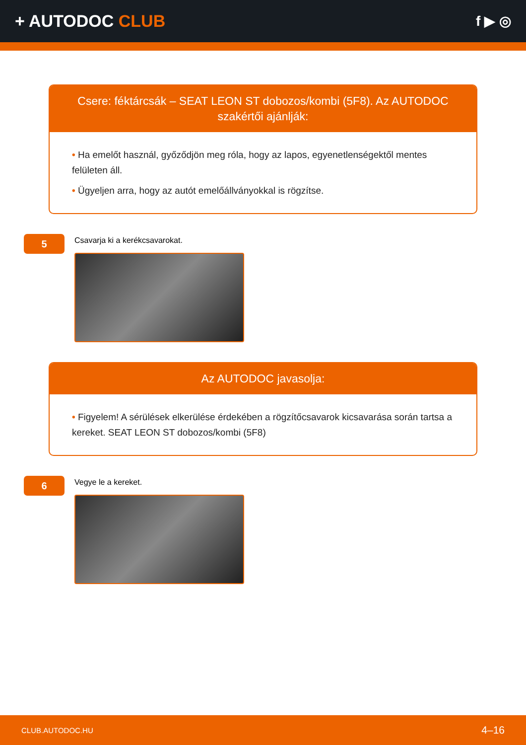+ AUTODOC CLUB
f ▶ ◎
Csere: féktárcsák – SEAT LEON ST dobozos/kombi (5F8). Az AUTODOC szakértői ajánlják:
• Ha emelőt használ, győződjön meg róla, hogy az lapos, egyenetlenségektől mentes felületen áll.
• Ügyeljen arra, hogy az autót emelőállványokkal is rögzítse.
5
Csavarja ki a kerékcsavarokat.
Az AUTODOC javasolja:
• Figyelem! A sérülések elkerülése érdekében a rögzítőcsavarok kicsavarása során tartsa a kereket. SEAT LEON ST dobozos/kombi (5F8)
6
Vegye le a kereket.
CLUB.AUTODOC.HU 4–16